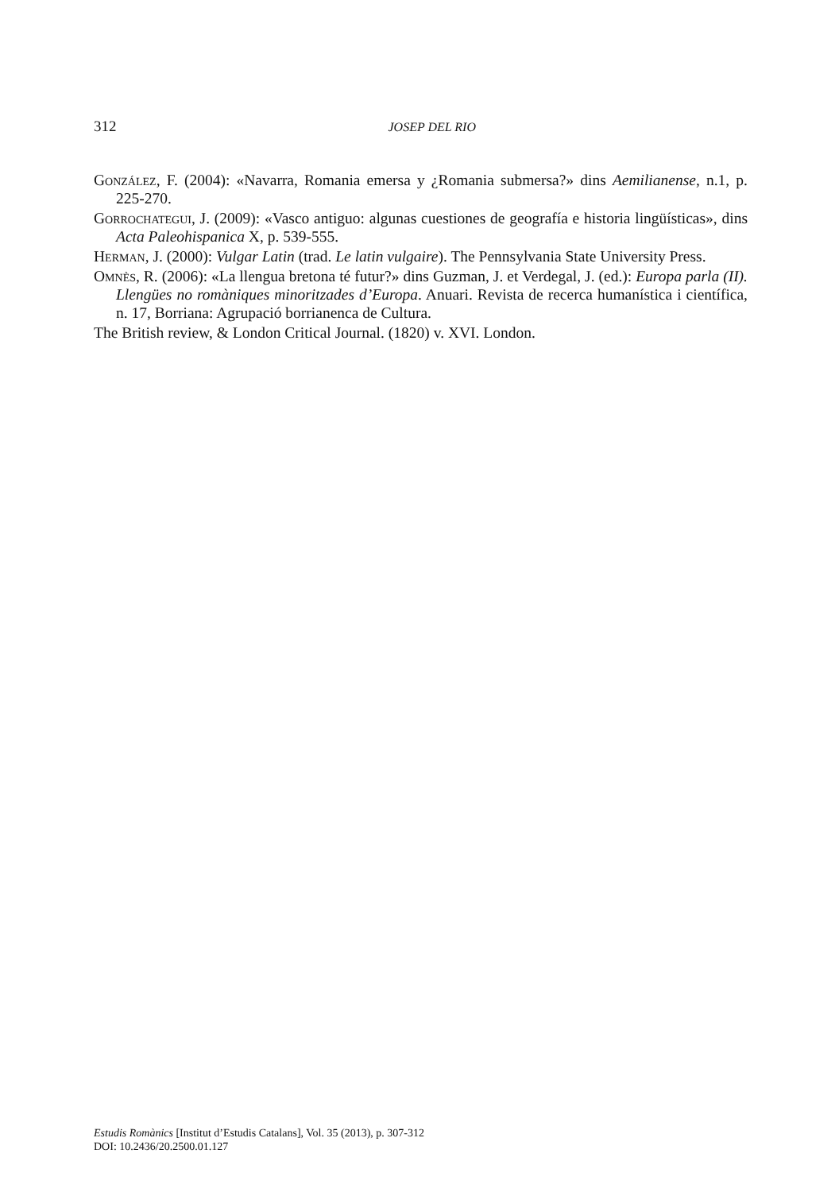312
JOSEP DEL RIO
González, F. (2004): «Navarra, Romania emersa y ¿Romania submersa?» dins Aemilianense, n.1, p. 225-270.
Gorrochategui, J. (2009): «Vasco antiguo: algunas cuestiones de geografía e historia lingüísticas», dins Acta Paleohispanica X, p. 539-555.
Herman, J. (2000): Vulgar Latin (trad. Le latin vulgaire). The Pennsylvania State University Press.
Omnès, R. (2006): «La llengua bretona té futur?» dins Guzman, J. et Verdegal, J. (ed.): Europa parla (II). Llengües no romàniques minoritzades d’Europa. Anuari. Revista de recerca humanística i científica, n. 17, Borriana: Agrupació borrianenca de Cultura.
The British review, & London Critical Journal. (1820) v. XVI. London.
Estudis Romànics [Institut d’Estudis Catalans], Vol. 35 (2013), p. 307-312
DOI: 10.2436/20.2500.01.127